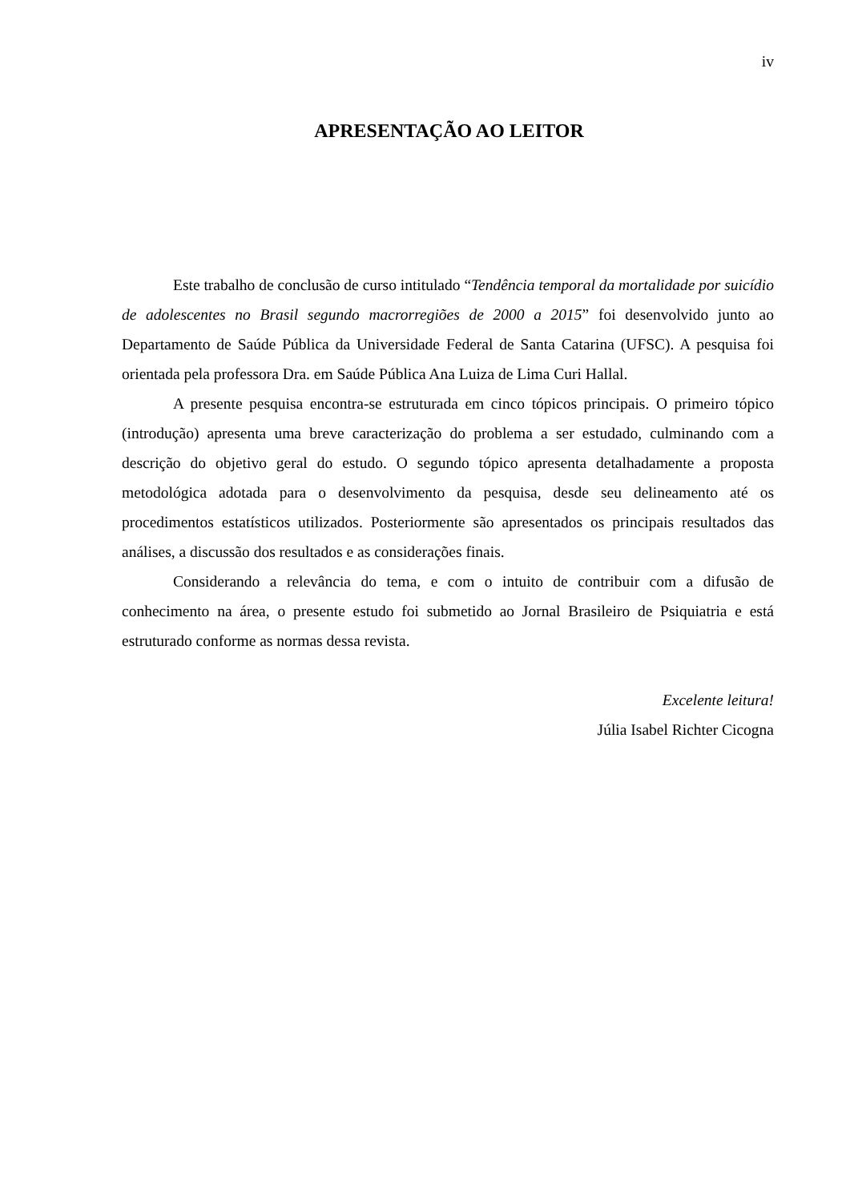iv
APRESENTAÇÃO AO LEITOR
Este trabalho de conclusão de curso intitulado “Tendência temporal da mortalidade por suicídio de adolescentes no Brasil segundo macrorregiões de 2000 a 2015” foi desenvolvido junto ao Departamento de Saúde Pública da Universidade Federal de Santa Catarina (UFSC). A pesquisa foi orientada pela professora Dra. em Saúde Pública Ana Luiza de Lima Curi Hallal.
A presente pesquisa encontra-se estruturada em cinco tópicos principais. O primeiro tópico (introdução) apresenta uma breve caracterização do problema a ser estudado, culminando com a descrição do objetivo geral do estudo. O segundo tópico apresenta detalhadamente a proposta metodológica adotada para o desenvolvimento da pesquisa, desde seu delineamento até os procedimentos estatísticos utilizados. Posteriormente são apresentados os principais resultados das análises, a discussão dos resultados e as considerações finais.
Considerando a relevância do tema, e com o intuito de contribuir com a difusão de conhecimento na área, o presente estudo foi submetido ao Jornal Brasileiro de Psiquiatria e está estruturado conforme as normas dessa revista.
Excelente leitura!
Júlia Isabel Richter Cicogna